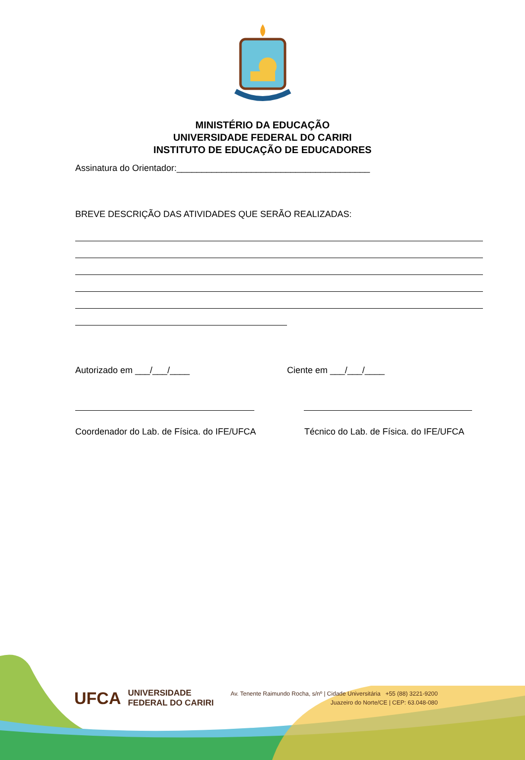MINISTÉRIO DA EDUCAÇÃO
UNIVERSIDADE FEDERAL DO CARIRI
INSTITUTO DE EDUCAÇÃO DE EDUCADORES
Assinatura do Orientador:_______________________________________
BREVE DESCRIÇÃO DAS ATIVIDADES QUE SERÃO REALIZADAS:
Autorizado em ___/___/____ Ciente em ___/___/____
Coordenador do Lab. de Física. do IFE/UFCA Técnico do Lab. de Física. do IFE/UFCA
UFCA
UNIVERSIDADE
FEDERAL DO CARIRI
Av. Tenente Raimundo Rocha, s/nº | Cidade Universitária +55 (88) 3221-9200
Juazeiro do Norte/CE | CEP: 63.048-080